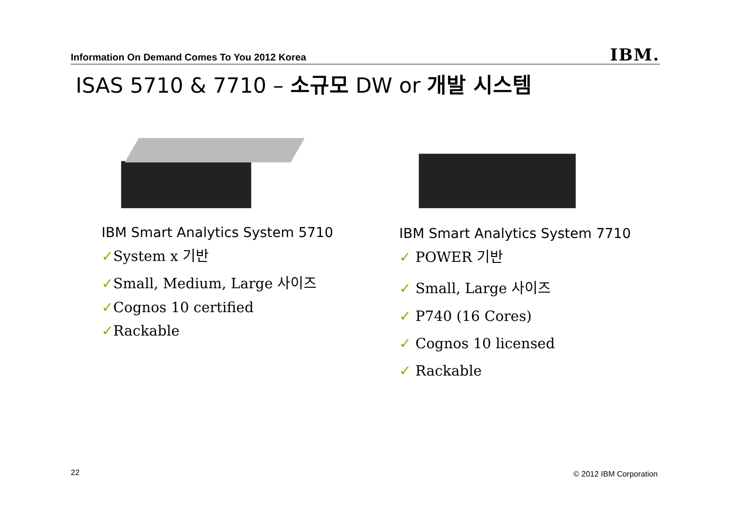Information On Demand Comes To You 2012 Korea IBM.
ISAS 5710 & 7710 – 소규모 DW or 개발 시스템
IBM Smart Analytics System 5710
✓System x 기반
✓Small, Medium, Large 사이즈
✓Cognos 10 certified
✓Rackable
IBM Smart Analytics System 7710
✓ POWER 기반
✓ Small, Large 사이즈
✓ P740 (16 Cores)
✓ Cognos 10 licensed
✓ Rackable
22 © 2012 IBM Corporation